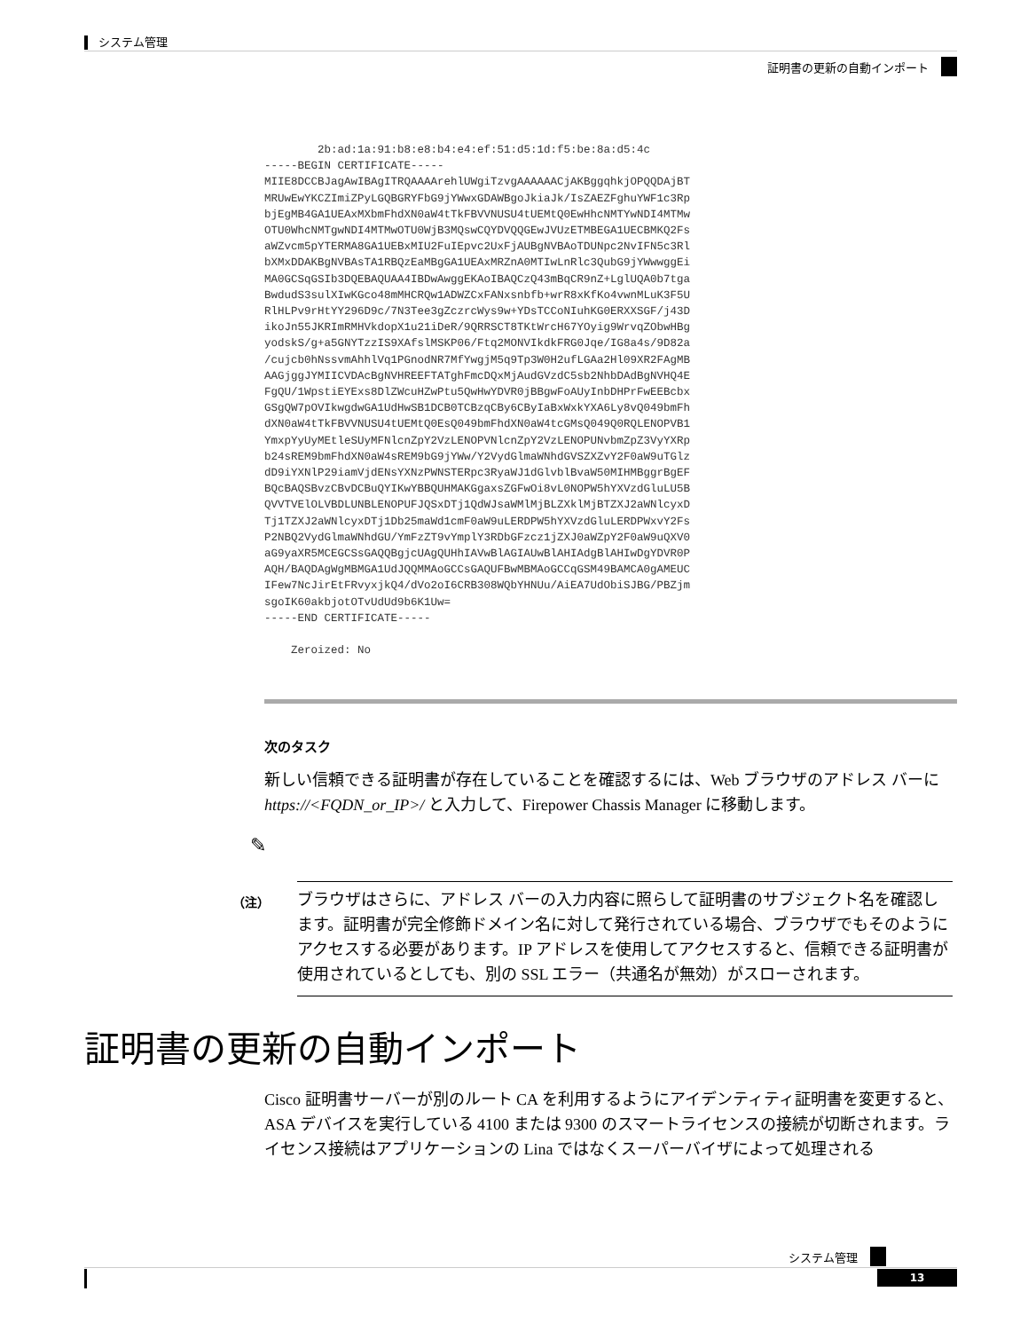システム管理
証明書の更新の自動インポート
        2b:ad:1a:91:b8:e8:b4:e4:ef:51:d5:1d:f5:be:8a:d5:4c
-----BEGIN CERTIFICATE-----
MIIE8DCCBJagAwIBAgITRQAAAArehlUWgiTzvgAAAAAACjAKBggqhkjOPQQDAjBT
MRUwEwYKCZImiZPyLGQBGRYFbG9jYWwxGDAWBgoJkiaJk/IsZAEZFghuYWF1c3Rp
bjEgMB4GA1UEAxMXbmFhdXN0aW4tTkFBVVNUSU4tUEMtQ0EwHhcNMTYwNDI4MTMw
OTU0WhcNMTgwNDI4MTMwOTU0WjB3MQswCQYDVQQGEwJVUzETMBEGA1UECBMKQ2Fs
aWZvcm5pYTERMA8GA1UEBxMIU2FuIEpvc2UxFjAUBgNVBAoTDUNpc2NvIFN5c3Rl
bXMxDDAKBgNVBAsTA1RBQzEaMBgGA1UEAxMRZnA0MTIwLnRlc3QubG9jYWwwggEi
MA0GCSqGSIb3DQEBAQUAA4IBDwAwggEKAoIBAQCzQ43mBqCR9nZ+LglUQA0b7tga
BwdudS3sulXIwKGco48mMHCRQw1ADWZCxFANxsnbfb+wrR8xKfKo4vwnMLuK3F5U
RlHLPv9rHtYY296D9c/7N3Tee3gZczrcWys9w+YDsTCCoNIuhKG0ERXXSGF/j43D
ikoJn55JKRImRMHVkdopX1u21iDeR/9QRRSCT8TKtWrcH67YOyig9WrvqZObwHBg
yodskS/g+a5GNYTzzIS9XAfslMSKP06/Ftq2MONVIkdkFRG0Jqe/IG8a4s/9D82a
/cujcb0hNssvmAhhlVq1PGnodNR7MfYwgjM5q9Tp3W0H2ufLGAa2Hl09XR2FAgMB
AAGjggJYMIICVDAcBgNVHREEFTATghFmcDQxMjAudGVzdC5sb2NhbDAdBgNVHQ4E
FgQU/1WpstiEYExs8DlZWcuHZwPtu5QwHwYDVR0jBBgwFoAUyInbDHPrFwEEBcbx
GSgQW7pOVIkwgdwGA1UdHwSB1DCB0TCBzqCBy6CByIaBxWxkYXA6Ly8vQ049bmFh
dXN0aW4tTkFBVVNUSU4tUEMtQ0EsQ049bmFhdXN0aW4tcGMsQ049Q0RQLENOPVB1
YmxpYyUyMEtleSUyMFNlcnZpY2VzLENOPVNlcnZpY2VzLENOPUNvbmZpZ3VyYXRp
b24sREM9bmFhdXN0aW4sREM9bG9jYWw/Y2VydGlmaWNhdGVSZXZvY2F0aW9uTGlz
dD9iYXNlP29iamVjdENsYXNzPWNSTERpc3RyaWJ1dGlvblBvaW50MIHMBggrBgEF
BQcBAQSBvzCBvDCBuQYIKwYBBQUHMAKGgaxsZGFwOi8vL0NOPW5hYXVzdGluLU5B
QVVTVElOLVBDLUNBLENOPUFJQSxDTj1QdWJsaWMlMjBLZXklMjBTZXJ2aWNlcyxD
Tj1TZXJ2aWNlcyxDTj1Db25maWd1cmF0aW9uLERDPW5hYXVzdGluLERDPWxvY2Fs
P2NBQ2VydGlmaWNhdGU/YmFzZT9vYmplY3RDbGFzcz1jZXJ0aWZpY2F0aW9uQXV0
aG9yaXR5MCEGCSsGAQQBgjcUAgQUHhIAVwBlAGIAUwBlAHIAdgBlAHIwDgYDVR0P
AQH/BAQDAgWgMBMGA1UdJQQMMAoGCCsGAQUFBwMBMAoGCCqGSM49BAMCA0gAMEUC
IFew7NcJirEtFRvyxjkQ4/dVo2oI6CRB308WQbYHNUu/AiEA7UdObiSJBG/PBZjm
sgoIK60akbjotOTvUdUd9b6K1Uw=
-----END CERTIFICATE-----

    Zeroized: No
次のタスク
新しい信頼できる証明書が存在していることを確認するには、Web ブラウザのアドレス バーに https://<FQDN_or_IP>/ と入力して、Firepower Chassis Manager に移動します。
✎
（注）
ブラウザはさらに、アドレス バーの入力内容に照らして証明書のサブジェクト名を確認します。証明書が完全修飾ドメイン名に対して発行されている場合、ブラウザでもそのようにアクセスする必要があります。IP アドレスを使用してアクセスすると、信頼できる証明書が使用されているとしても、別の SSL エラー（共通名が無効）がスローされます。
証明書の更新の自動インポート
Cisco 証明書サーバーが別のルート CA を利用するようにアイデンティティ証明書を変更すると、ASA デバイスを実行している 4100 または 9300 のスマートライセンスの接続が切断されます。ライセンス接続はアプリケーションの Lina ではなくスーパーバイザによって処理される
システム管理
13